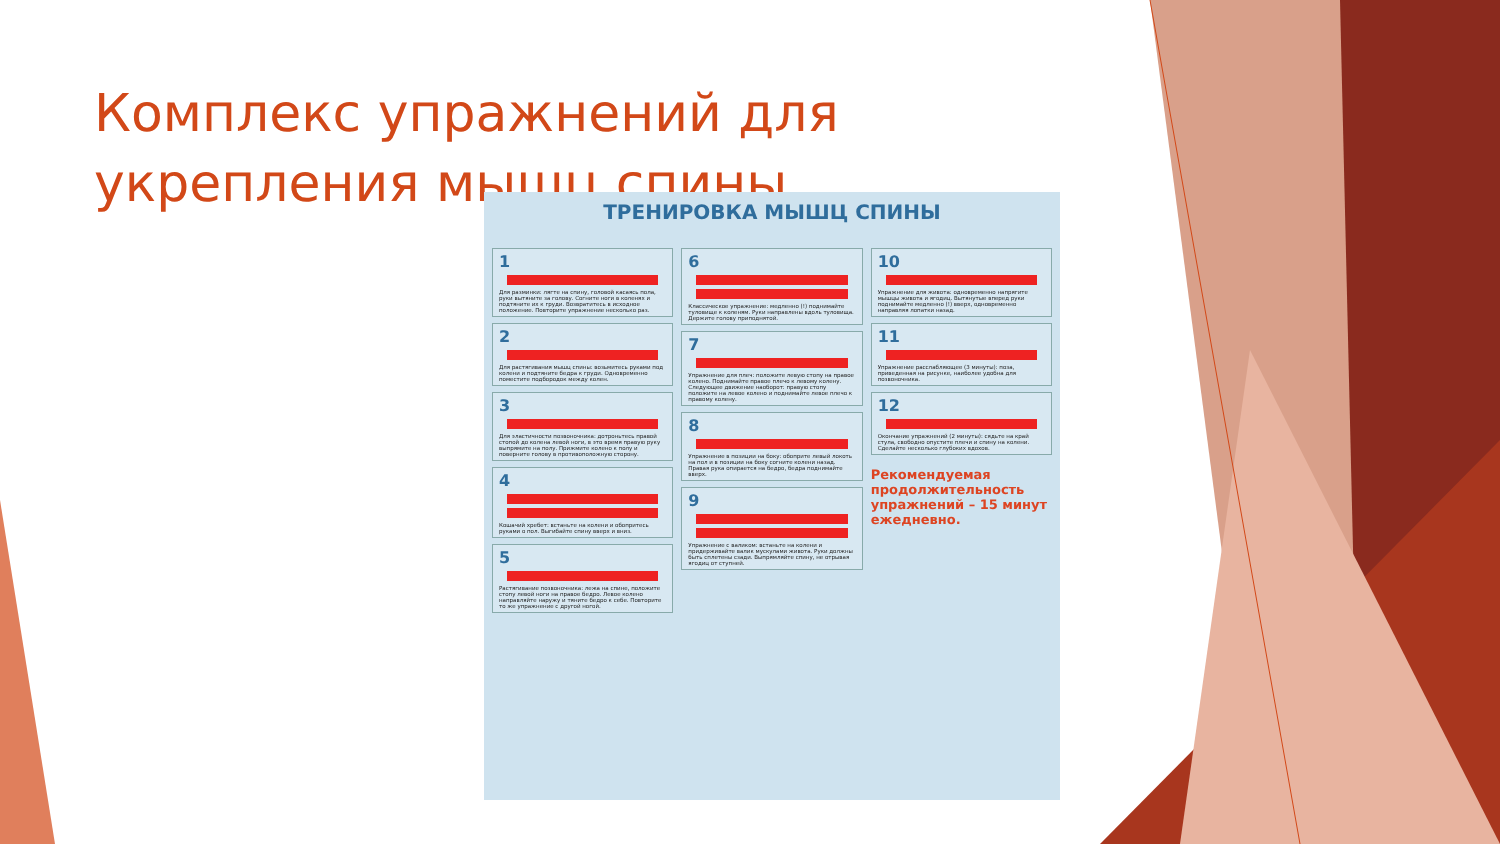Комплекс упражнений для укрепления мышц спины
ТРЕНИРОВКА МЫШЦ СПИНЫ
1
Для разминки: лягте на спину, головой касаясь пола, руки вытяните за голову. Согните ноги в коленях и подтяните их к груди. Возвратитесь в исходное положение. Повторите упражнение несколько раз.
2
Для растягивания мышц спины: возьмитесь руками под колени и подтяните бедра к груди. Одновременно поместите подбородок между колен.
3
Для эластичности позвоночника: дотроньтесь правой стопой до колена левой ноги, в это время правую руку выпрямите на полу. Прижмите колено к полу и поверните голову в противоположную сторону.
4
Кошачий хребет: встаньте на колени и обопритесь руками о пол. Выгибайте спину вверх и вниз.
5
Растягивание позвоночника: лежа на спине, положите стопу левой ноги на правое бедро. Левое колено направляйте наружу и тяните бедро к себе. Повторите то же упражнение с другой ногой.
6
Классическое упражнение: медленно (!) поднимайте туловище к коленям. Руки направлены вдоль туловища. Держите голову приподнятой.
7
Упражнение для плеч: положите левую стопу на правое колено. Поднимайте правое плечо к левому колену. Следующее движение наоборот: правую стопу положите на левое колено и поднимайте левое плечо к правому колену.
8
Упражнение в позиции на боку: обоприте левый локоть на пол и в позиции на боку согните колени назад. Правая рука опирается на бедро, бедра поднимайте вверх.
9
Упражнение с валиком: встаньте на колени и придерживайте валик мускулами живота. Руки должны быть сплетены сзади. Выпрямляйте спину, не отрывая ягодиц от ступней.
10
Упражнение для живота: одновременно напрягите мышцы живота и ягодиц. Вытянутые вперед руки поднимайте медленно (!) вверх, одновременно направляя лопатки назад.
11
Упражнение расслабляющее (3 минуты): поза, приведенная на рисунке, наиболее удобна для позвоночника.
12
Окончание упражнений (2 минуты): сядьте на край стула, свободно опустите плечи и спину на колени. Сделайте несколько глубоких вдохов.
Рекомендуемая продолжительность упражнений – 15 минут ежедневно.